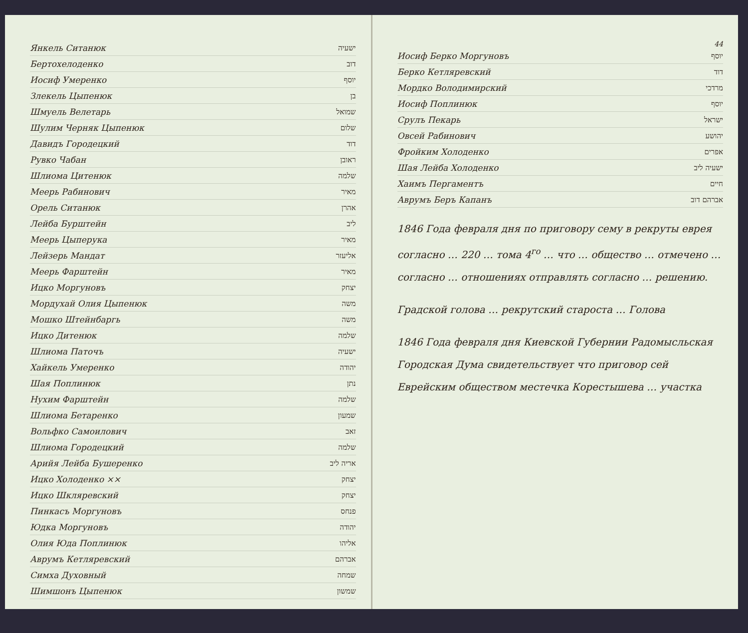Янкель Ситанюк ישעיה
Бертохелоденко דוב
Иосиф Умеренко יוסף
Злекель Цыпенюк בן
Шмуель Велетарь שמואל
Шулим Черняк Цыпенюк שלום
Давидъ Городецкий דוד
Рувко Чабан ראובן
Шлиома Цитенюк שלמה
Меерь Рабинович מאיר
Орель Ситанюк אהרן
Лейба Бурштейн ליב
Меерь Цыперука מאיר
Лейзерь Мандат אליעזר
Меерь Фарштейн מאיר
Ицко Моргуновъ יצחק
Мордухай Олия Цыпенюк משה
Мошко Штейнбаргь משה
Ицко Дитенюк שלמה
Шлиома Паточъ ישעיה
Хайкель Умеренко יהודה
Шая Поплинюк נתן
Нухим Фарштейн שלמה
Шлиома Бетаренко שמעון
Вольфко Самоилович זאב
Шлиома Городецкий שלמה
Арийя Лейба Бушеренко אריה ליב
Ицко Холоденко ×× יצחק
Ицко Шкляревский יצחק
Пинкасъ Моргуновъ פנחס
Юдка Моргуновъ יהודה
Олия Юда Поплинюк אליהו
Аврумъ Кетляревский אברהם
Симха Духовный שמחה
Шимшонъ Цыпенюк שמשון
44
Иосиф Берко Моргуновъ יוסף
Берко Кетляревский דוד
Мордко Володимирский מרדכי
Иосиф Поплинюк יוסף
Срулъ Пекарь ישראל
Овсей Рабинович יהושע
Фройким Холоденко אפרים
Шая Лейба Холоденко ישעיה ליב
Хаимъ Пергаментъ חיים
Аврумъ Беръ Капанъ אברהם דוב
1846 Года февраля дня по приговору сему в рекруты еврея согласно … 220 … тома 4<sup>го</sup> … что … общество … отмечено … согласно … отношениях отправлять согласно … решению.
Градской голова … рекрутский староста … Голова
1846 Года февраля дня Киевской Губернии Радомысльская Городская Дума свидетельствует что приговор сей Еврейским обществом местечка Корестышева … участка